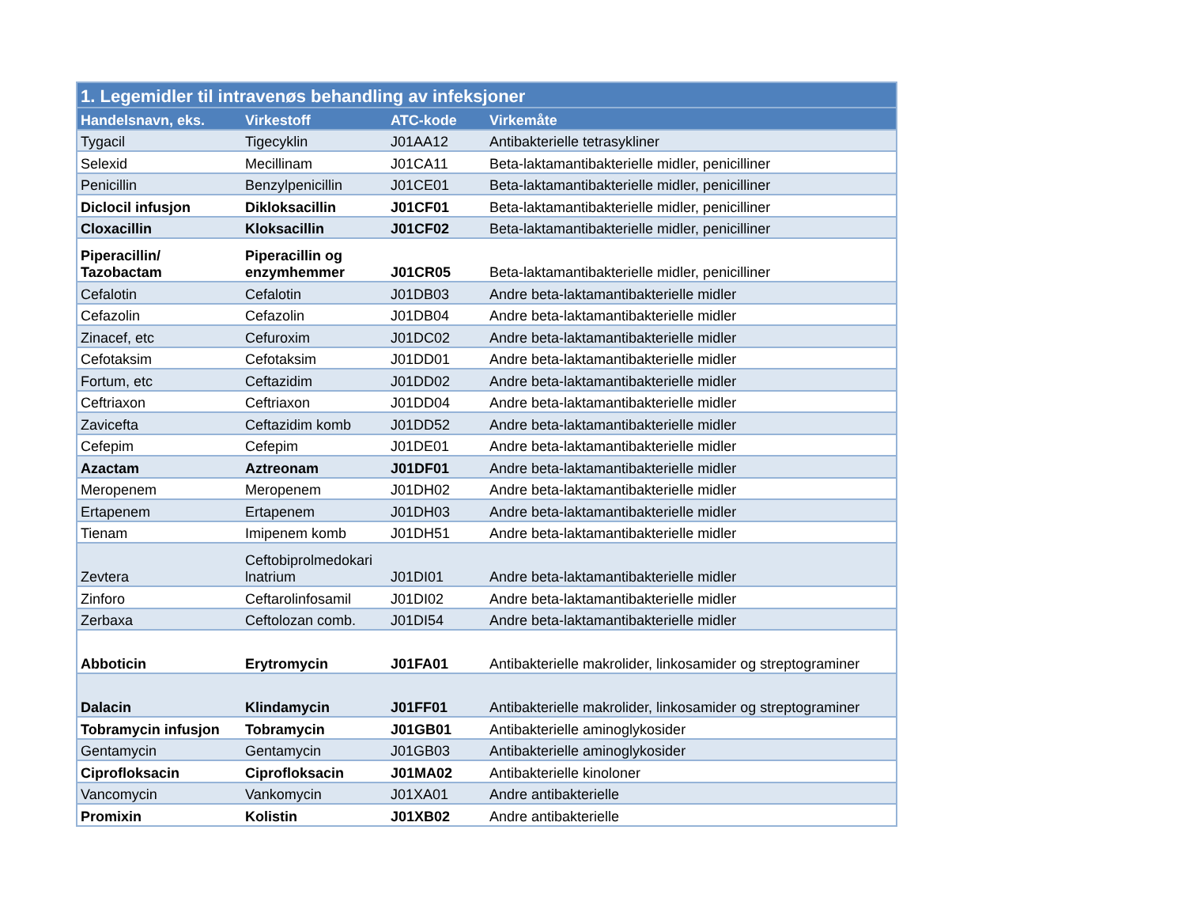| 1. Legemidler til intravenøs behandling av infeksjoner | | | |
| Handelsnavn, eks. | Virkestoff | ATC-kode | Virkemåte |
| Tygacil | Tigecyklin | J01AA12 | Antibakterielle tetrasykliner |
| Selexid | Mecillinam | J01CA11 | Beta-laktamantibakterielle midler, penicilliner |
| Penicillin | Benzylpenicillin | J01CE01 | Beta-laktamantibakterielle midler, penicilliner |
| Diclocil infusjon | Dikloksacillin | J01CF01 | Beta-laktamantibakterielle midler, penicilliner |
| Cloxacillin | Kloksacillin | J01CF02 | Beta-laktamantibakterielle midler, penicilliner |
| Piperacillin/ Tazobactam | Piperacillin og enzymhemmer | J01CR05 | Beta-laktamantibakterielle midler, penicilliner |
| Cefalotin | Cefalotin | J01DB03 | Andre beta-laktamantibakterielle midler |
| Cefazolin | Cefazolin | J01DB04 | Andre beta-laktamantibakterielle midler |
| Zinacef, etc | Cefuroxim | J01DC02 | Andre beta-laktamantibakterielle midler |
| Cefotaksim | Cefotaksim | J01DD01 | Andre beta-laktamantibakterielle midler |
| Fortum, etc | Ceftazidim | J01DD02 | Andre beta-laktamantibakterielle midler |
| Ceftriaxon | Ceftriaxon | J01DD04 | Andre beta-laktamantibakterielle midler |
| Zavicefta | Ceftazidim komb | J01DD52 | Andre beta-laktamantibakterielle midler |
| Cefepim | Cefepim | J01DE01 | Andre beta-laktamantibakterielle midler |
| Azactam | Aztreonam | J01DF01 | Andre beta-laktamantibakterielle midler |
| Meropenem | Meropenem | J01DH02 | Andre beta-laktamantibakterielle midler |
| Ertapenem | Ertapenem | J01DH03 | Andre beta-laktamantibakterielle midler |
| Tienam | Imipenem komb | J01DH51 | Andre beta-laktamantibakterielle midler |
| Zevtera | Ceftobiprolmedokari lnatrium | J01DI01 | Andre beta-laktamantibakterielle midler |
| Zinforo | Ceftarolinfosamil | J01DI02 | Andre beta-laktamantibakterielle midler |
| Zerbaxa | Ceftolozan comb. | J01DI54 | Andre beta-laktamantibakterielle midler |
| Abboticin | Erytromycin | J01FA01 | Antibakterielle makrolider, linkosamider og streptograminer |
| Dalacin | Klindamycin | J01FF01 | Antibakterielle makrolider, linkosamider og streptograminer |
| Tobramycin infusjon | Tobramycin | J01GB01 | Antibakterielle aminoglykosider |
| Gentamycin | Gentamycin | J01GB03 | Antibakterielle aminoglykosider |
| Ciprofloksacin | Ciprofloksacin | J01MA02 | Antibakterielle kinoloner |
| Vancomycin | Vankomycin | J01XA01 | Andre antibakterielle |
| Promixin | Kolistin | J01XB02 | Andre antibakterielle |